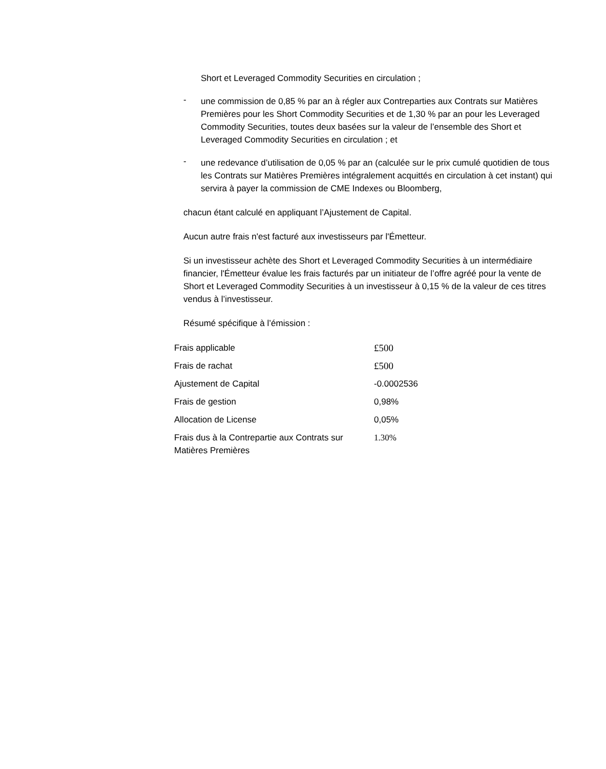Short et Leveraged Commodity Securities en circulation ;
-
une commission de 0,85 % par an à régler aux Contreparties aux Contrats sur Matières Premières pour les Short Commodity Securities et de 1,30 % par an pour les Leveraged Commodity Securities, toutes deux basées sur la valeur de l’ensemble des Short et Leveraged Commodity Securities en circulation ; et
-
une redevance d’utilisation de 0,05 % par an (calculée sur le prix cumulé quotidien de tous les Contrats sur Matières Premières intégralement acquittés en circulation à cet instant) qui servira à payer la commission de CME Indexes ou Bloomberg,
chacun étant calculé en appliquant l’Ajustement de Capital.
Aucun autre frais n'est facturé aux investisseurs par l'Émetteur.
Si un investisseur achète des Short et Leveraged Commodity Securities à un intermédiaire financier, l'Émetteur évalue les frais facturés par un initiateur de l’offre agréé pour la vente de Short et Leveraged Commodity Securities à un investisseur à 0,15 % de la valeur de ces titres vendus à l’investisseur.
Résumé spécifique à l’émission :
| Frais applicable | £500 |
| Frais de rachat | £500 |
| Ajustement de Capital | -0.0002536 |
| Frais de gestion | 0,98% |
| Allocation de License | 0,05% |
| Frais dus à la Contrepartie aux Contrats sur Matières Premières | 1.30% |